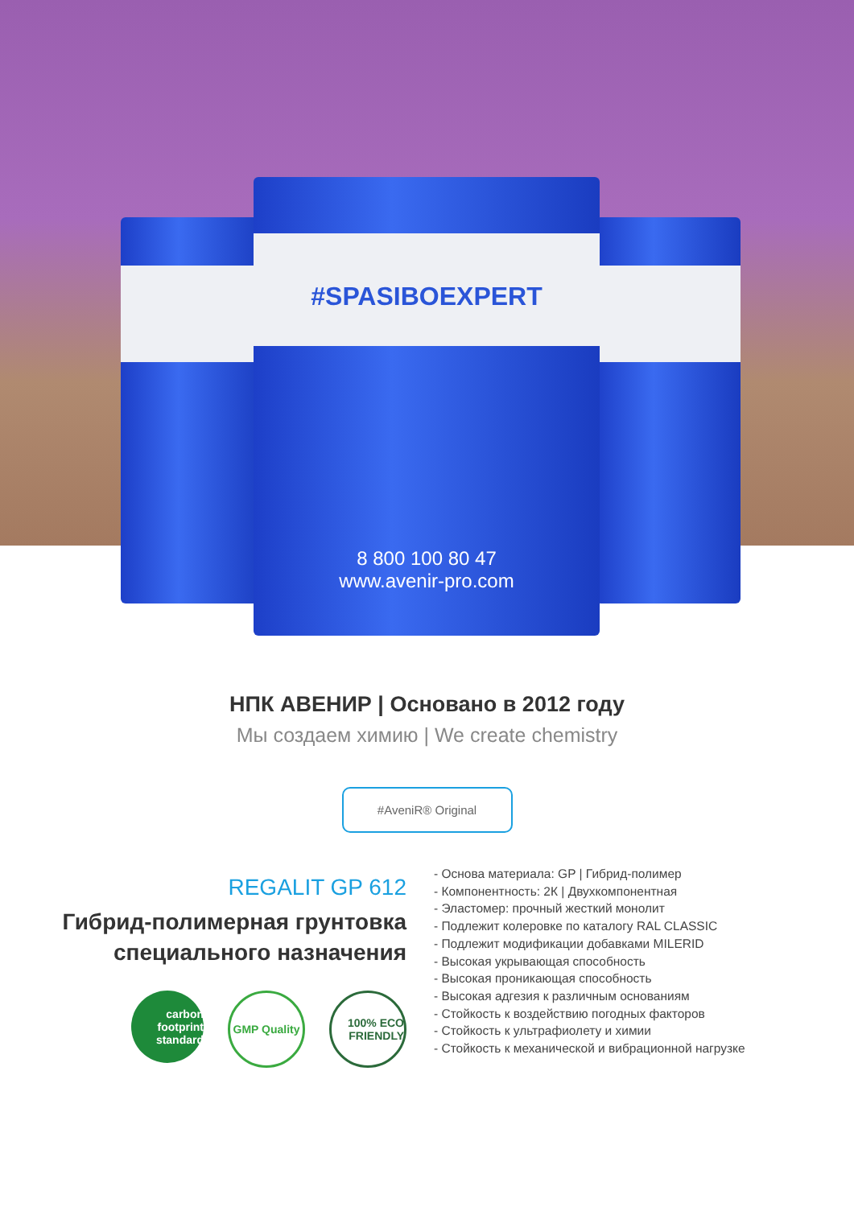#SPASIBOEXPERT
8 800 100 80 47
www.avenir-pro.com
НПК АВЕНИР | Основано в 2012 году
Мы создаем химию | We create chemistry
#AveniR® Original
REGALIT GP 612
Гибрид-полимерная грунтовка
специального назначения
carbon footprint standard
GMP Quality
100% ECO FRIENDLY
- Основа материала: GP | Гибрид-полимер
- Компонентность: 2К | Двухкомпонентная
- Эластомер: прочный жесткий монолит
- Подлежит колеровке по каталогу RAL CLASSIC
- Подлежит модификации добавками MILERID
- Высокая укрывающая способность
- Высокая проникающая способность
- Высокая адгезия к различным основаниям
- Стойкость к воздействию погодных факторов
- Стойкость к ультрафиолету и химии
- Стойкость к механической и вибрационной нагрузке